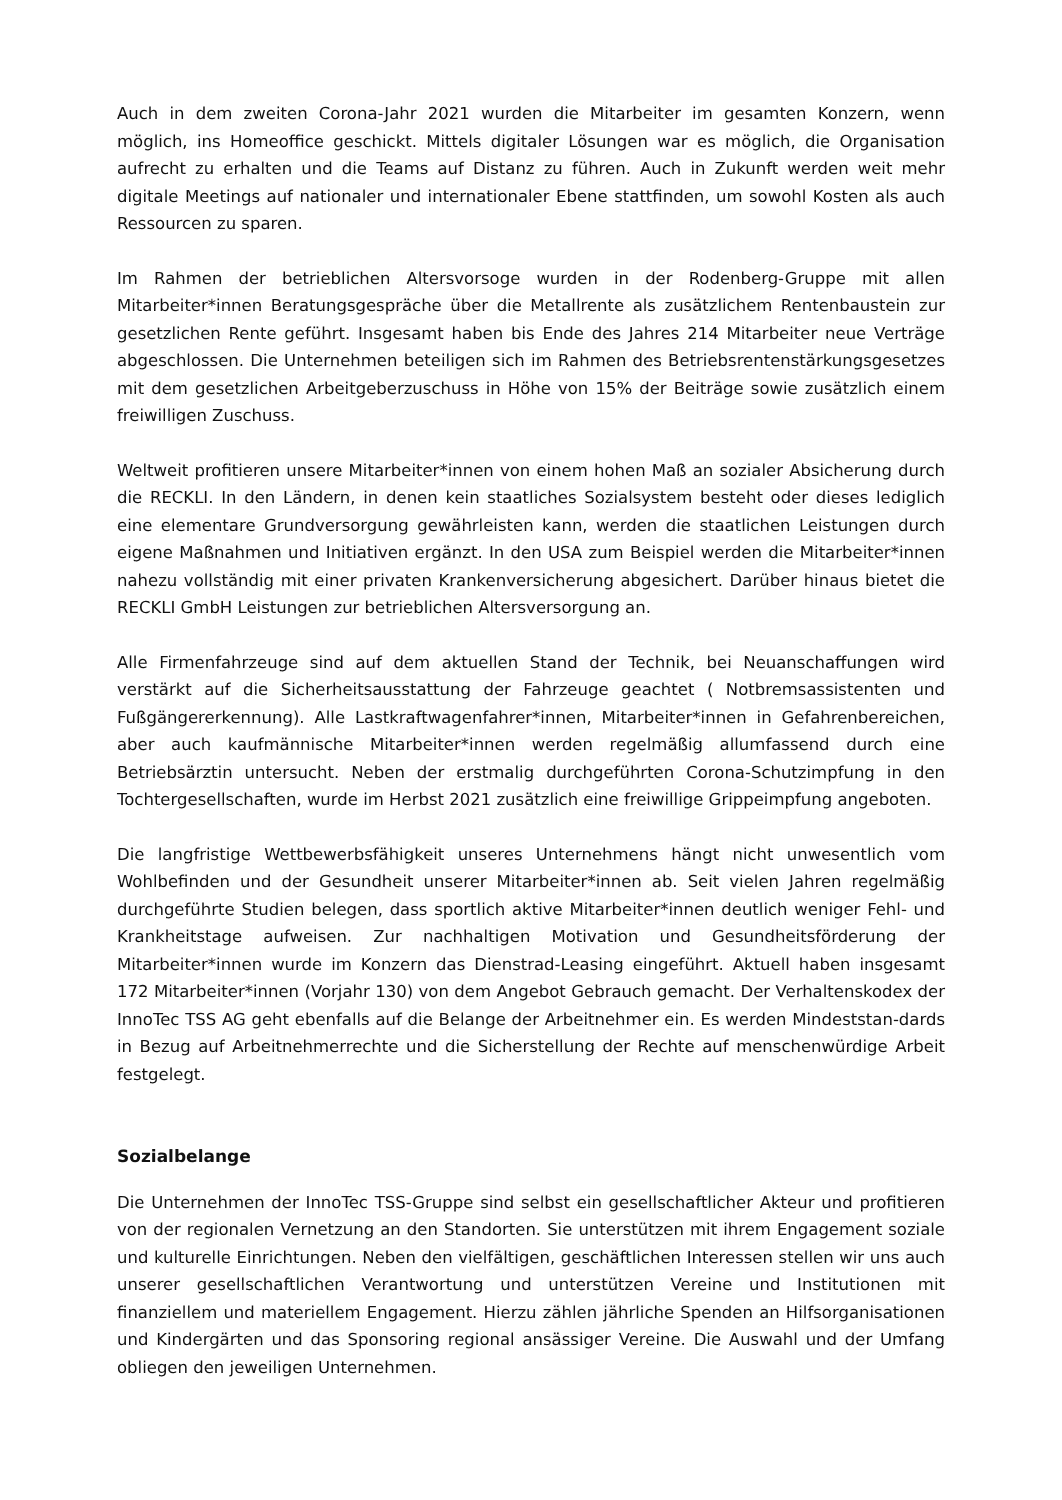Auch in dem zweiten Corona-Jahr 2021 wurden die Mitarbeiter im gesamten Konzern, wenn möglich, ins Homeoffice geschickt. Mittels digitaler Lösungen war es möglich, die Organisation aufrecht zu erhalten und die Teams auf Distanz zu führen. Auch in Zukunft werden weit mehr digitale Meetings auf nationaler und internationaler Ebene stattfinden, um sowohl Kosten als auch Ressourcen zu sparen.
Im Rahmen der betrieblichen Altersvorsoge wurden in der Rodenberg-Gruppe mit allen Mitarbeiter*innen Beratungsgespräche über die Metallrente als zusätzlichem Rentenbaustein zur gesetzlichen Rente geführt. Insgesamt haben bis Ende des Jahres 214 Mitarbeiter neue Verträge abgeschlossen. Die Unternehmen beteiligen sich im Rahmen des Betriebsrentenstärkungsgesetzes mit dem gesetzlichen Arbeitgeberzuschuss in Höhe von 15% der Beiträge sowie zusätzlich einem freiwilligen Zuschuss.
Weltweit profitieren unsere Mitarbeiter*innen von einem hohen Maß an sozialer Absicherung durch die RECKLI. In den Ländern, in denen kein staatliches Sozialsystem besteht oder dieses lediglich eine elementare Grundversorgung gewährleisten kann, werden die staatlichen Leistungen durch eigene Maßnahmen und Initiativen ergänzt. In den USA zum Beispiel werden die Mitarbeiter*innen nahezu vollständig mit einer privaten Krankenversicherung abgesichert. Darüber hinaus bietet die RECKLI GmbH Leistungen zur betrieblichen Altersversorgung an.
Alle Firmenfahrzeuge sind auf dem aktuellen Stand der Technik, bei Neuanschaffungen wird verstärkt auf die Sicherheitsausstattung der Fahrzeuge geachtet ( Notbremsassistenten und Fußgängererkennung). Alle Lastkraftwagenfahrer*innen, Mitarbeiter*innen in Gefahrenbereichen, aber auch kaufmännische Mitarbeiter*innen werden regelmäßig allumfassend durch eine Betriebsärztin untersucht. Neben der erstmalig durchgeführten Corona-Schutzimpfung in den Tochtergesellschaften, wurde im Herbst 2021 zusätzlich eine freiwillige Grippeimpfung angeboten.
Die langfristige Wettbewerbsfähigkeit unseres Unternehmens hängt nicht unwesentlich vom Wohlbefinden und der Gesundheit unserer Mitarbeiter*innen ab. Seit vielen Jahren regelmäßig durchgeführte Studien belegen, dass sportlich aktive Mitarbeiter*innen deutlich weniger Fehl- und Krankheitstage aufweisen. Zur nachhaltigen Motivation und Gesundheitsförderung der Mitarbeiter*innen wurde im Konzern das Dienstrad-Leasing eingeführt. Aktuell haben insgesamt 172 Mitarbeiter*innen (Vorjahr 130) von dem Angebot Gebrauch gemacht. Der Verhaltenskodex der InnoTec TSS AG geht ebenfalls auf die Belange der Arbeitnehmer ein. Es werden Mindeststan-dards in Bezug auf Arbeitnehmerrechte und die Sicherstellung der Rechte auf menschenwürdige Arbeit festgelegt.
Sozialbelange
Die Unternehmen der InnoTec TSS-Gruppe sind selbst ein gesellschaftlicher Akteur und profitieren von der regionalen Vernetzung an den Standorten. Sie unterstützen mit ihrem Engagement soziale und kulturelle Einrichtungen. Neben den vielfältigen, geschäftlichen Interessen stellen wir uns auch unserer gesellschaftlichen Verantwortung und unterstützen Vereine und Institutionen mit finanziellem und materiellem Engagement. Hierzu zählen jährliche Spenden an Hilfsorganisationen und Kindergärten und das Sponsoring regional ansässiger Vereine. Die Auswahl und der Umfang obliegen den jeweiligen Unternehmen.